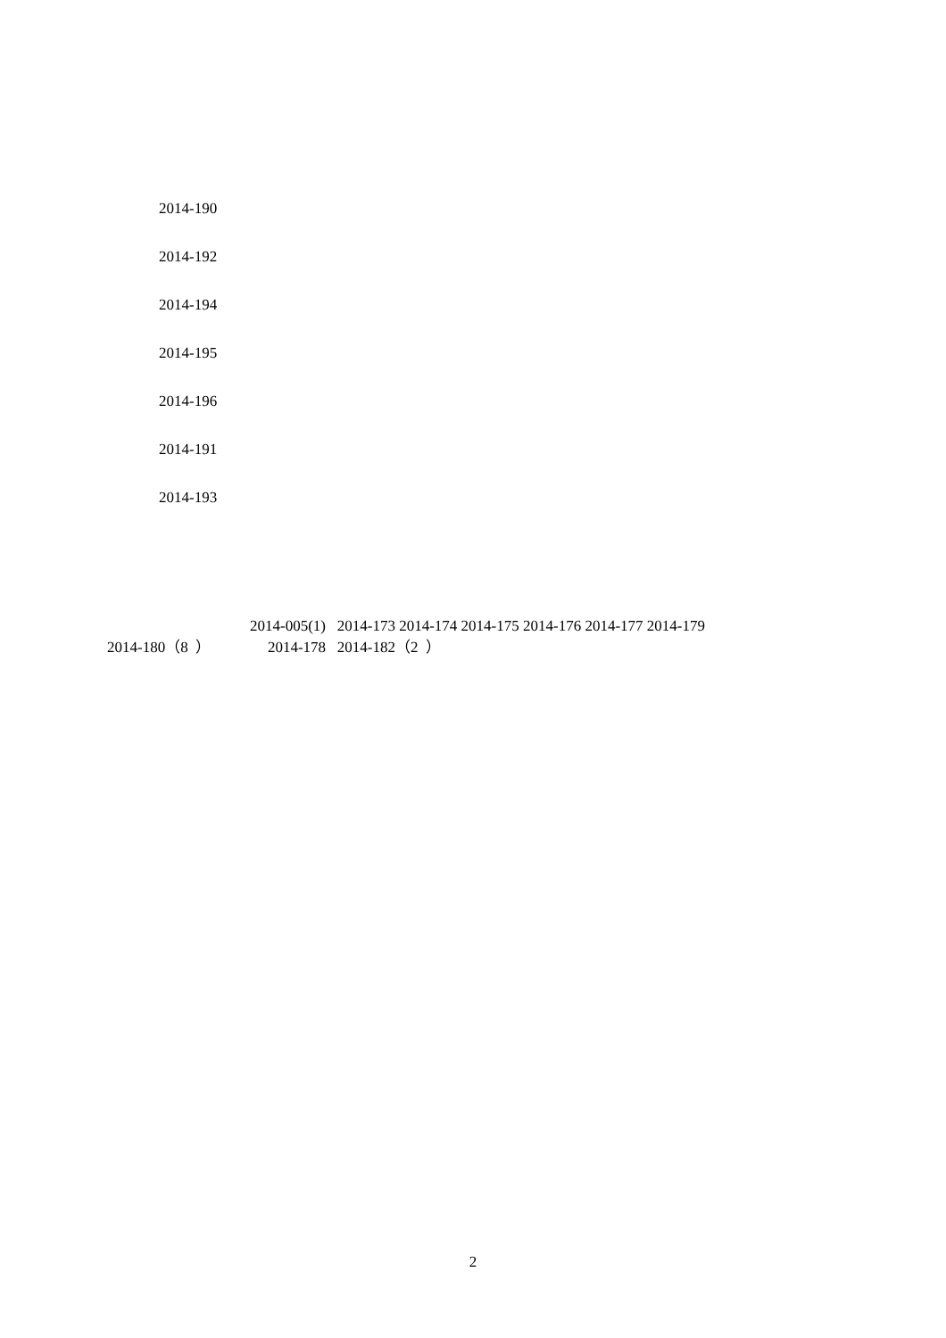2014-190
2014-192
2014-194
2014-195
2014-196
2014-191
2014-193
2014-005(1) 2014-173 2014-174 2014-175 2014-176 2014-177 2014-179
2014-180（8 ） 2014-178 2014-182（2 ）
2